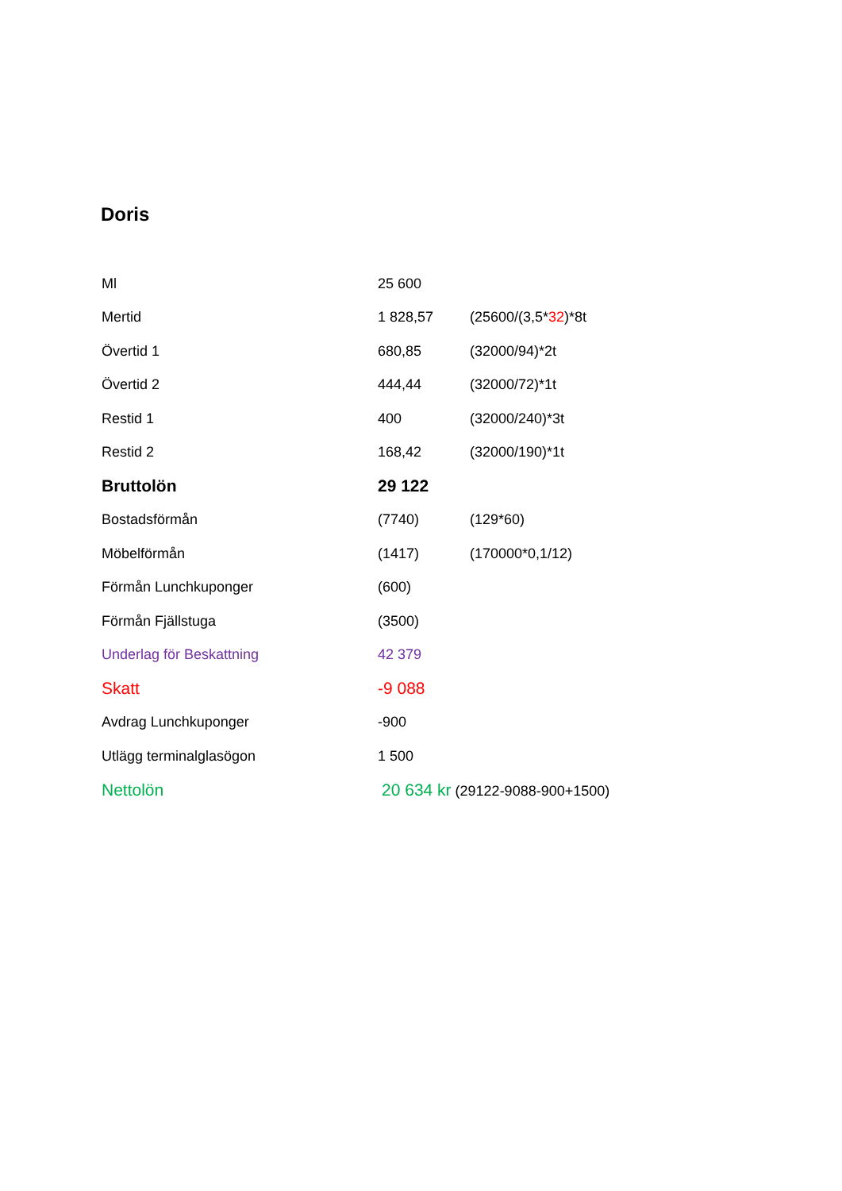Doris
| Ml | 25 600 | |
| Mertid | 1 828,57 | (25600/(3,5* 32 )*8t |
| Övertid 1 | 680,85 | (32000/94)*2t |
| Övertid 2 | 444,44 | (32000/72)*1t |
| Restid 1 | 400 | (32000/240)*3t |
| Restid 2 | 168,42 | (32000/190)*1t |
| Bruttolön | 29 122 | |
| Bostadsförmån | (7740) | (129*60) |
| Möbelförmån | (1417) | (170000*0,1/12) |
| Förmån Lunchkuponger | (600) | |
| Förmån Fjällstuga | (3500) | |
| Underlag för Beskattning | 42 379 | |
| Skatt | -9 088 | |
| Avdrag Lunchkuponger | -900 | |
| Utlägg terminalglasögon | 1 500 | |
| Nettolön | 20 634 kr (29122-9088-900+1500) | |